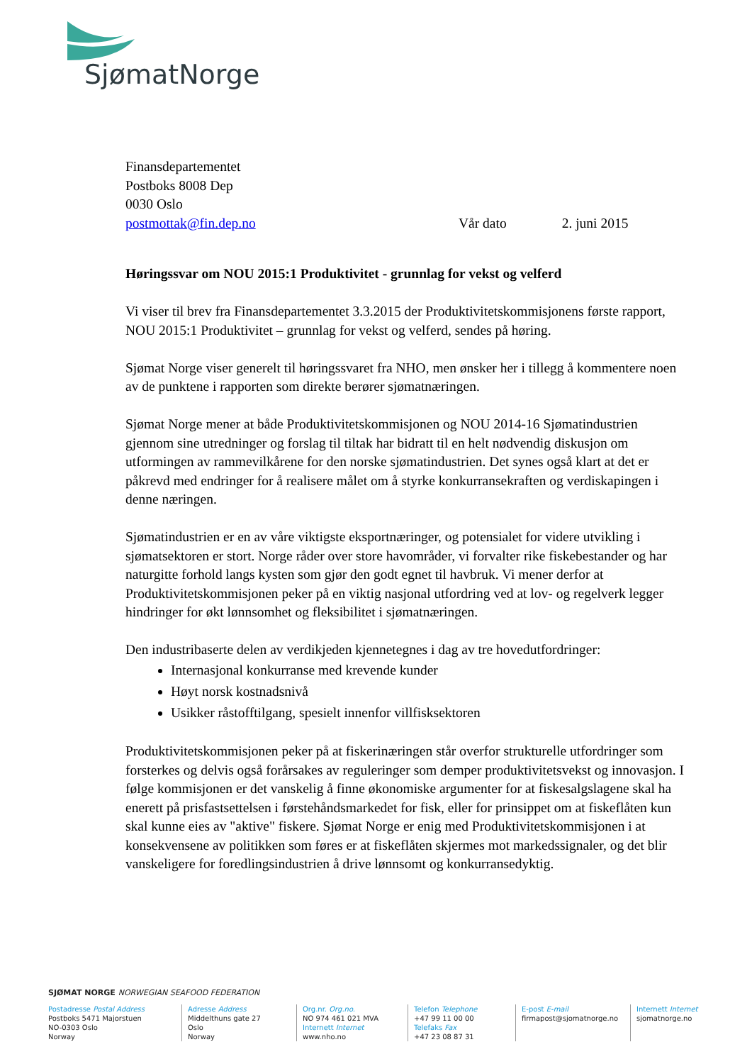SjømatNorge
Finansdepartementet
Postboks 8008 Dep
0030 Oslo
postmottak@fin.dep.no Vår dato 2. juni 2015
Høringssvar om NOU 2015:1 Produktivitet - grunnlag for vekst og velferd
Vi viser til brev fra Finansdepartementet 3.3.2015 der Produktivitetskommisjonens første rapport, NOU 2015:1 Produktivitet – grunnlag for vekst og velferd, sendes på høring.
Sjømat Norge viser generelt til høringssvaret fra NHO, men ønsker her i tillegg å kommentere noen av de punktene i rapporten som direkte berører sjømatnæringen.
Sjømat Norge mener at både Produktivitetskommisjonen og NOU 2014-16 Sjømatindustrien gjennom sine utredninger og forslag til tiltak har bidratt til en helt nødvendig diskusjon om utformingen av rammevilkårene for den norske sjømatindustrien. Det synes også klart at det er påkrevd med endringer for å realisere målet om å styrke konkurransekraften og verdiskapingen i denne næringen.
Sjømatindustrien er en av våre viktigste eksportnæringer, og potensialet for videre utvikling i sjømatsektoren er stort. Norge råder over store havområder, vi forvalter rike fiskebestander og har naturgitte forhold langs kysten som gjør den godt egnet til havbruk. Vi mener derfor at Produktivitetskommisjonen peker på en viktig nasjonal utfordring ved at lov- og regelverk legger hindringer for økt lønnsomhet og fleksibilitet i sjømatnæringen.
Den industribaserte delen av verdikjeden kjennetegnes i dag av tre hovedutfordringer:
Internasjonal konkurranse med krevende kunder
Høyt norsk kostnadsnivå
Usikker råstofftilgang, spesielt innenfor villfisksektoren
Produktivitetskommisjonen peker på at fiskerinæringen står overfor strukturelle utfordringer som forsterkes og delvis også forårsakes av reguleringer som demper produktivitetsvekst og innovasjon. I følge kommisjonen er det vanskelig å finne økonomiske argumenter for at fiskesalgslagene skal ha enerett på prisfastsettelsen i førstehåndsmarkedet for fisk, eller for prinsippet om at fiskeflåten kun skal kunne eies av "aktive" fiskere. Sjømat Norge er enig med Produktivitetskommisjonen i at konsekvensene av politikken som føres er at fiskeflåten skjermes mot markedssignaler, og det blir vanskeligere for foredlingsindustrien å drive lønnsomt og konkurransedyktig.
SJØMAT NORGE NORWEGIAN SEAFOOD FEDERATION
Postadresse Postal Address
Postboks 5471 Majorstuen
NO-0303 Oslo
Norway
Adresse Address
Middelthuns gate 27
Oslo
Norway
Org.nr. Org.no.
NO 974 461 021 MVA
Internett Internet
www.nho.no
Telefon Telephone
+47 99 11 00 00
Telefaks Fax
+47 23 08 87 31
E-post E-mail
firmapost@sjomatnorge.no
Internett Internet
sjomatnorge.no